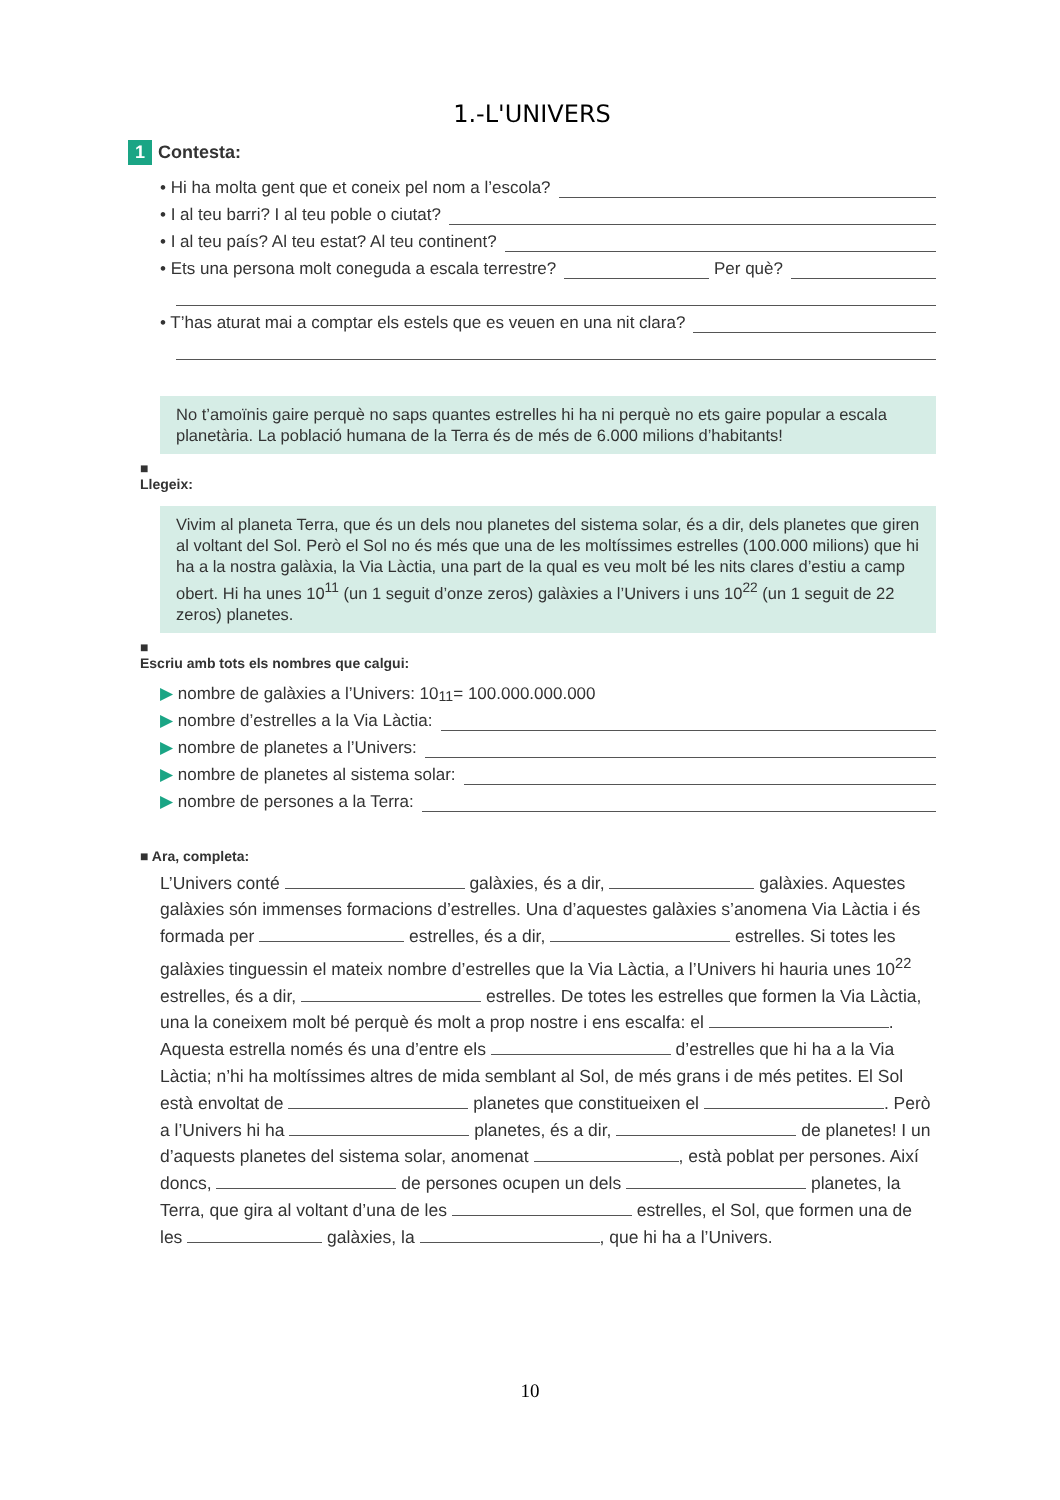1.-L'UNIVERS
1 Contesta:
• Hi ha molta gent que et coneix pel nom a l’escola?
• I al teu barri? I al teu poble o ciutat?
• I al teu país? Al teu estat? Al teu continent?
• Ets una persona molt coneguda a escala terrestre? Per què?
• T’has aturat mai a comptar els estels que es veuen en una nit clara?
No t’amoïnis gaire perquè no saps quantes estrelles hi ha ni perquè no ets gaire popular a escala planetària. La població humana de la Terra és de més de 6.000 milions d’habitants!
■
Llegeix:
Vivim al planeta Terra, que és un dels nou planetes del sistema solar, és a dir, dels planetes que giren al voltant del Sol. Però el Sol no és més que una de les moltíssimes estrelles (100.000 milions) que hi ha a la nostra galàxia, la Via Làctia, una part de la qual es veu molt bé les nits clares d’estiu a camp obert. Hi ha unes 10<sup>11</sup> (un 1 seguit d’onze zeros) galàxies a l’Univers i uns 10<sup>22</sup> (un 1 seguit de 22 zeros) planetes.
■
Escriu amb tots els nombres que calgui:
▶ nombre de galàxies a l’Univers: 10<sup>11</sup> = 100.000.000.000
▶ nombre d’estrelles a la Via Làctia:
▶ nombre de planetes a l’Univers:
▶ nombre de planetes al sistema solar:
▶ nombre de persones a la Terra:
■ Ara, completa:
L’Univers conté galàxies, és a dir, galàxies. Aquestes galàxies són immenses formacions d’estrelles. Una d’aquestes galàxies s’anomena Via Làctia i és formada per estrelles, és a dir, estrelles. Si totes les galàxies tinguessin el mateix nombre d’estrelles que la Via Làctia, a l’Univers hi hauria unes 10<sup>22</sup> estrelles, és a dir, estrelles. De totes les estrelles que formen la Via Làctia, una la coneixem molt bé perquè és molt a prop nostre i ens escalfa: el . Aquesta estrella només és una d’entre els d’estrelles que hi ha a la Via Làctia; n’hi ha moltíssimes altres de mida semblant al Sol, de més grans i de més petites. El Sol està envoltat de planetes que constitueixen el . Però a l’Univers hi ha planetes, és a dir, de planetes! I un d’aquests planetes del sistema solar, anomenat , està poblat per persones. Així doncs, de persones ocupen un dels planetes, la Terra, que gira al voltant d’una de les estrelles, el Sol, que formen una de les galàxies, la , que hi ha a l’Univers.
10